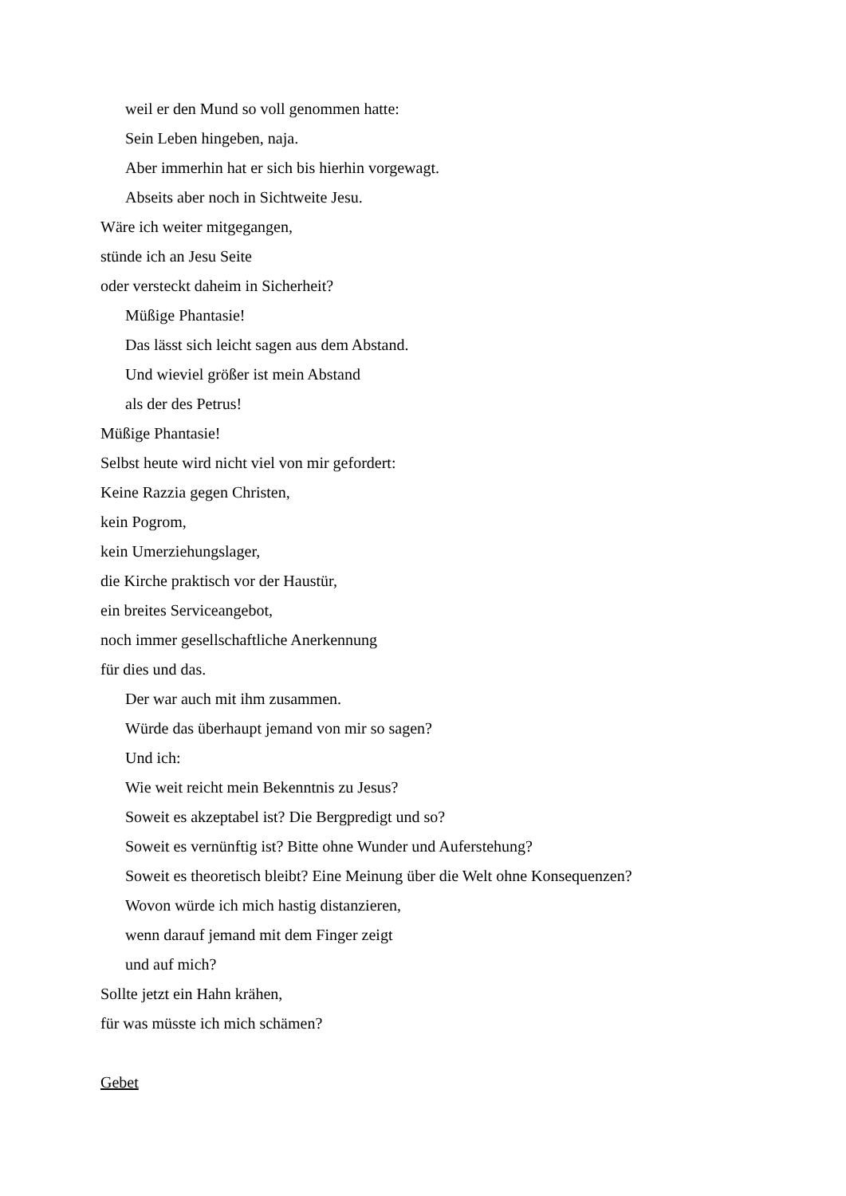weil er den Mund so voll genommen hatte:
Sein Leben hingeben, naja.
Aber immerhin hat er sich bis hierhin vorgewagt.
Abseits aber noch in Sichtweite Jesu.
Wäre ich weiter mitgegangen,
stünde ich an Jesu Seite
oder versteckt daheim in Sicherheit?
Müßige Phantasie!
Das lässt sich leicht sagen aus dem Abstand.
Und wieviel größer ist mein Abstand
als der des Petrus!
Müßige Phantasie!
Selbst heute wird nicht viel von mir gefordert:
Keine Razzia gegen Christen,
kein Pogrom,
kein Umerziehungslager,
die Kirche praktisch vor der Haustür,
ein breites Serviceangebot,
noch immer gesellschaftliche Anerkennung
für dies und das.
Der war auch mit ihm zusammen.
Würde das überhaupt jemand von mir so sagen?
Und ich:
Wie weit reicht mein Bekenntnis zu Jesus?
Soweit es akzeptabel ist? Die Bergpredigt und so?
Soweit es vernünftig ist? Bitte ohne Wunder und Auferstehung?
Soweit es theoretisch bleibt? Eine Meinung über die Welt ohne Konsequenzen?
Wovon würde ich mich hastig distanzieren,
wenn darauf jemand mit dem Finger zeigt
und auf mich?
Sollte jetzt ein Hahn krähen,
für was müsste ich mich schämen?
Gebet